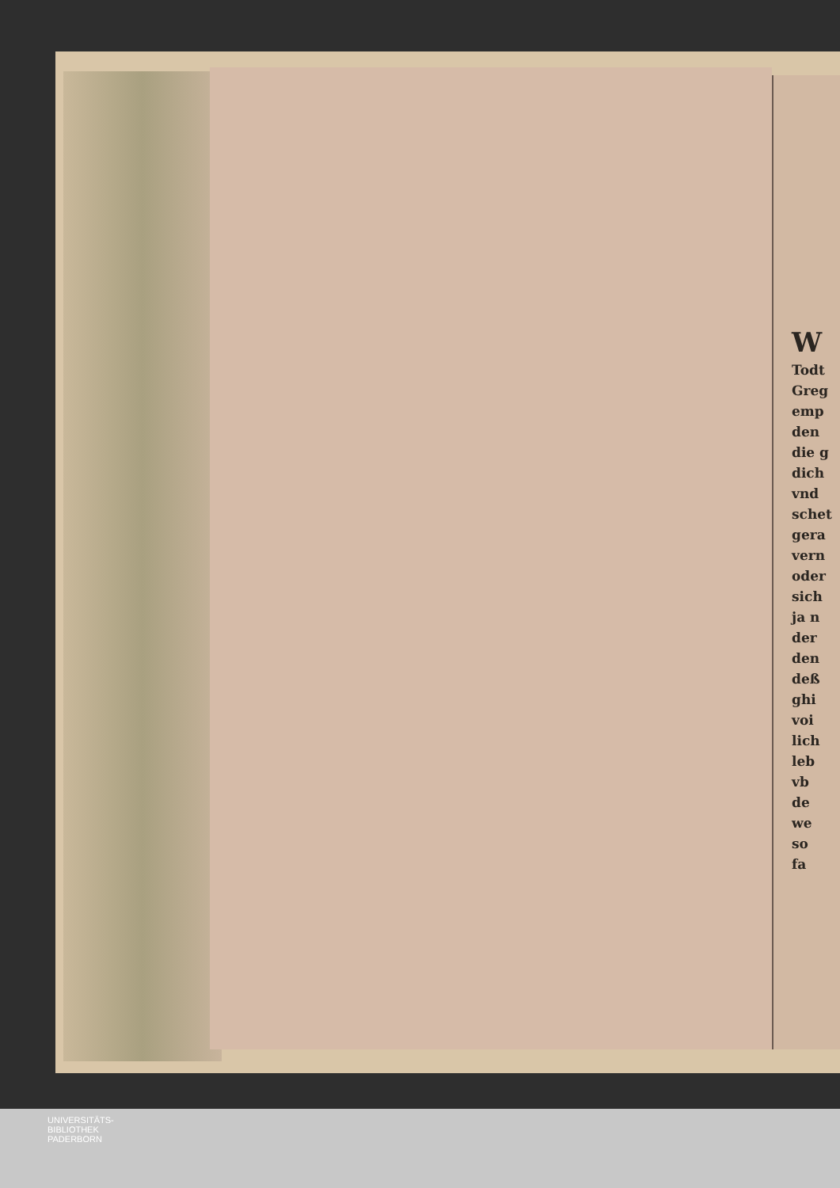W
Todt
Greg
emp
den
die g
dich
vnd
schet
gera
vern
oder
sich
ja n
der
den
deß
ghi
voi
lich
leb
vb
de
we
so
fa
UNIVERSITÄTS-
BIBLIOTHEK
PADERBORN